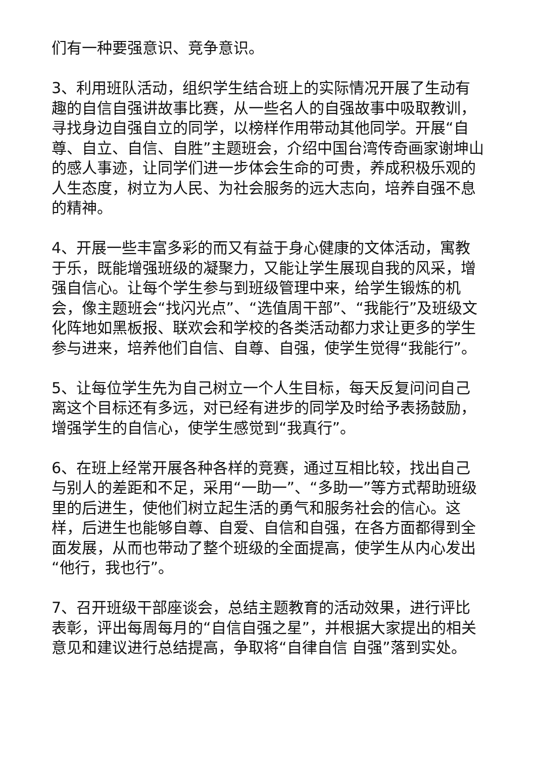们有一种要强意识、竞争意识。
3、利用班队活动，组织学生结合班上的实际情况开展了生动有趣的自信自强讲故事比赛，从一些名人的自强故事中吸取教训，寻找身边自强自立的同学，以榜样作用带动其他同学。开展“自尊、自立、自信、自胜”主题班会，介绍中国台湾传奇画家谢坤山的感人事迹，让同学们进一步体会生命的可贵，养成积极乐观的人生态度，树立为人民、为社会服务的远大志向，培养自强不息的精神。
4、开展一些丰富多彩的而又有益于身心健康的文体活动，寓教于乐，既能增强班级的凝聚力，又能让学生展现自我的风采，增强自信心。让每个学生参与到班级管理中来，给学生锻炼的机会，像主题班会“找闪光点”、“选值周干部”、“我能行”及班级文化阵地如黑板报、联欢会和学校的各类活动都力求让更多的学生参与进来，培养他们自信、自尊、自强，使学生觉得“我能行”。
5、让每位学生先为自己树立一个人生目标，每天反复问问自己离这个目标还有多远，对已经有进步的同学及时给予表扬鼓励，增强学生的自信心，使学生感觉到“我真行”。
6、在班上经常开展各种各样的竞赛，通过互相比较，找出自己与别人的差距和不足，采用“一助一”、“多助一”等方式帮助班级里的后进生，使他们树立起生活的勇气和服务社会的信心。这样，后进生也能够自尊、自爱、自信和自强，在各方面都得到全面发展，从而也带动了整个班级的全面提高，使学生从内心发出“他行，我也行”。
7、召开班级干部座谈会，总结主题教育的活动效果，进行评比表彰，评出每周每月的“自信自强之星”，并根据大家提出的相关意见和建议进行总结提高，争取将“自律自信 自强”落到实处。